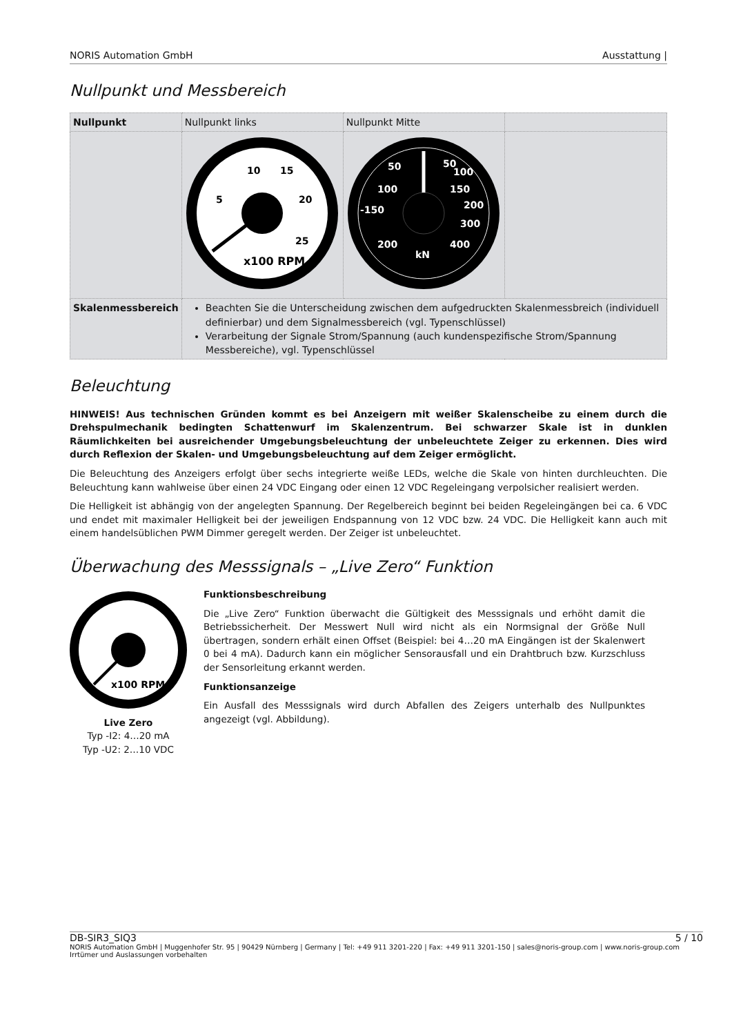NORIS Automation GmbH Ausstattung |
Nullpunkt und Messbereich
| Nullpunkt | Nullpunkt links | Nullpunkt Mitte | |
| | 10 15 5 20 25 x100 RPM | 50 50 100 100 150 -150 200 300 200 400 kN | |
| Skalenmessbereich | Beachten Sie die Unterscheidung zwischen dem aufgedruckten Skalenmessbreich (individuell definierbar) und dem Signalmessbereich (vgl. Typenschlüssel) Verarbeitung der Signale Strom/Spannung (auch kundenspezifische Strom/Spannung Messbereiche), vgl. Typenschlüssel | | |
Beleuchtung
HINWEIS! Aus technischen Gründen kommt es bei Anzeigern mit weißer Skalenscheibe zu einem durch die Drehspulmechanik bedingten Schattenwurf im Skalenzentrum. Bei schwarzer Skale ist in dunklen Räumlichkeiten bei ausreichender Umgebungsbeleuchtung der unbeleuchtete Zeiger zu erkennen. Dies wird durch Reflexion der Skalen- und Umgebungsbeleuchtung auf dem Zeiger ermöglicht.
Die Beleuchtung des Anzeigers erfolgt über sechs integrierte weiße LEDs, welche die Skale von hinten durchleuchten. Die Beleuchtung kann wahlweise über einen 24 VDC Eingang oder einen 12 VDC Regeleingang verpolsicher realisiert werden.
Die Helligkeit ist abhängig von der angelegten Spannung. Der Regelbereich beginnt bei beiden Regeleingängen bei ca. 6 VDC und endet mit maximaler Helligkeit bei der jeweiligen Endspannung von 12 VDC bzw. 24 VDC. Die Helligkeit kann auch mit einem handelsüblichen PWM Dimmer geregelt werden. Der Zeiger ist unbeleuchtet.
Überwachung des Messsignals – „Live Zero“ Funktion
x100 RPM
Live Zero
Typ -I2: 4…20 mA
Typ -U2: 2…10 VDC
Funktionsbeschreibung
Die „Live Zero“ Funktion überwacht die Gültigkeit des Messsignals und erhöht damit die Betriebssicherheit. Der Messwert Null wird nicht als ein Normsignal der Größe Null übertragen, sondern erhält einen Offset (Beispiel: bei 4…20 mA Eingängen ist der Skalenwert 0 bei 4 mA). Dadurch kann ein möglicher Sensorausfall und ein Drahtbruch bzw. Kurzschluss der Sensorleitung erkannt werden.
Funktionsanzeige
Ein Ausfall des Messsignals wird durch Abfallen des Zeigers unterhalb des Nullpunktes angezeigt (vgl. Abbildung).
DB-SIR3_SIQ3 5 / 10
NORIS Automation GmbH | Muggenhofer Str. 95 | 90429 Nürnberg | Germany | Tel: +49 911 3201-220 | Fax: +49 911 3201-150 | sales@noris-group.com | www.noris-group.com
Irrtümer und Auslassungen vorbehalten